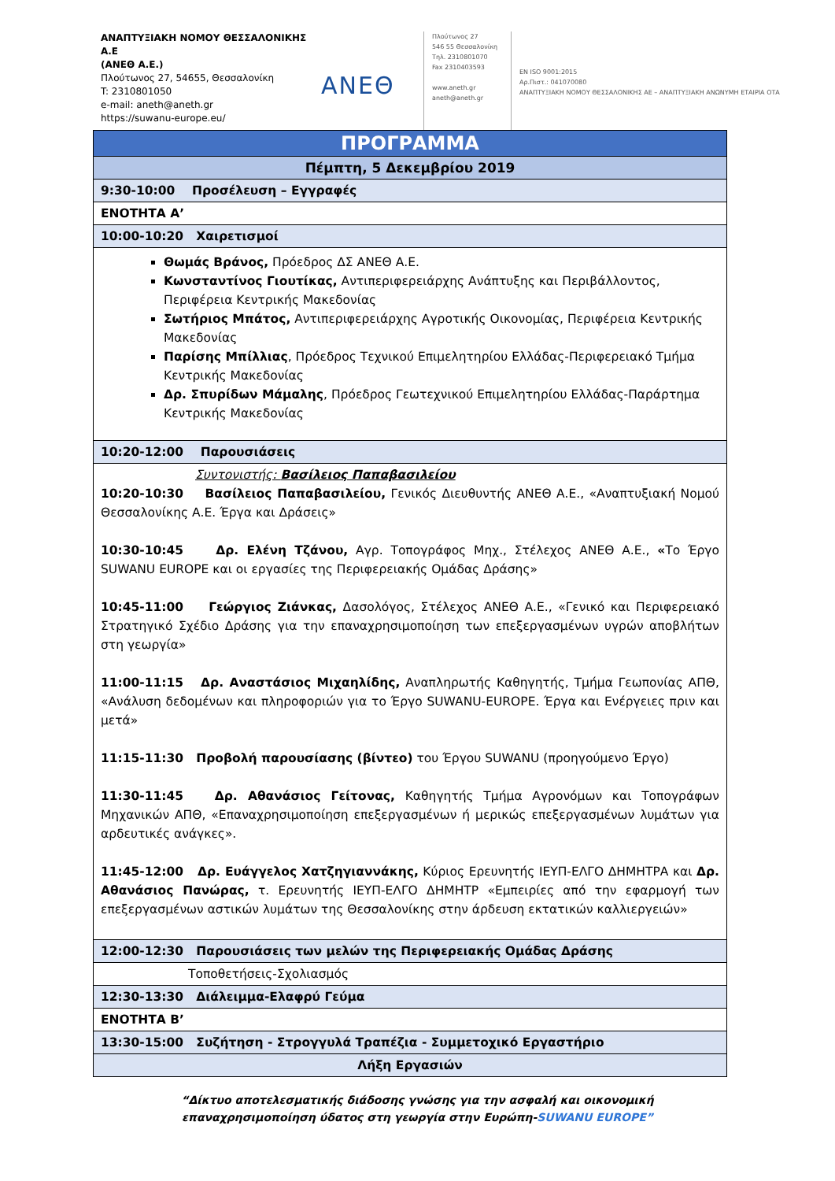ΑΝΑΠΤΥΞΙΑΚΗ ΝΟΜΟΥ ΘΕΣΣΑΛΟΝΙΚΗΣ Α.Ε
(ΑΝΕΘ Α.Ε.)
Πλούτωνος 27, 54655, Θεσσαλονίκη
T: 2310801050
e-mail: aneth@aneth.gr
https://suwanu-europe.eu/
ΑΝΕΘ
Πλούτωνος 27
546 55 Θεσσαλονίκη
Τηλ. 2310801070
Fax 2310403593
www.aneth.gr
aneth@aneth.gr
EN ISO 9001:2015
Αρ.Πιστ.: 041070080
ΑΝΑΠΤΥΞΙΑΚΗ ΝΟΜΟΥ ΘΕΣΣΑΛΟΝΙΚΗΣ ΑΕ – ΑΝΑΠΤΥΞΙΑΚΗ ΑΝΩΝΥΜΗ ΕΤΑΙΡΙΑ ΟΤΑ
| ΠΡΟΓΡΑΜΜΑ |
| Πέμπτη, 5 Δεκεμβρίου 2019 |
| 9:30-10:00 Προσέλευση – Εγγραφές |
| ΕΝΟΤΗΤΑ Α’ |
| 10:00-10:20 Χαιρετισμοί |
| Θωμάς Βράνος, Πρόεδρος ΔΣ ΑΝΕΘ Α.Ε. Κωνσταντίνος Γιουτίκας, Αντιπεριφερειάρχης Ανάπτυξης και Περιβάλλοντος, Περιφέρεια Κεντρικής Μακεδονίας Σωτήριος Μπάτος, Αντιπεριφερειάρχης Αγροτικής Οικονομίας, Περιφέρεια Κεντρικής Μακεδονίας Παρίσης Μπίλλιας , Πρόεδρος Τεχνικού Επιμελητηρίου Ελλάδας-Περιφερειακό Τμήμα Κεντρικής Μακεδονίας Δρ. Σπυρίδων Μάμαλης , Πρόεδρος Γεωτεχνικού Επιμελητηρίου Ελλάδας-Παράρτημα Κεντρικής Μακεδονίας |
| 10:20-12:00 Παρουσιάσεις |
| Συντονιστής: Βασίλειος Παπαβασιλείου 10:20-10:30 Βασίλειος Παπαβασιλείου, Γενικός Διευθυντής ΑΝΕΘ Α.Ε., «Αναπτυξιακή Νομού Θεσσαλονίκης Α.Ε. Έργα και Δράσεις» 10:30-10:45 Δρ. Ελένη Τζάνου, Αγρ. Τοπογράφος Μηχ., Στέλεχος ΑΝΕΘ Α.Ε., « Το Έργο SUWANU EUROPE και οι εργασίες της Περιφερειακής Ομάδας Δράσης» 10:45-11:00 Γεώργιος Ζιάνκας, Δασολόγος, Στέλεχος ΑΝΕΘ Α.Ε., «Γενικό και Περιφερειακό Στρατηγικό Σχέδιο Δράσης για την επαναχρησιμοποίηση των επεξεργασμένων υγρών αποβλήτων στη γεωργία» 11:00-11:15 Δρ. Αναστάσιος Μιχαηλίδης, Αναπληρωτής Καθηγητής, Τμήμα Γεωπονίας ΑΠΘ, «Ανάλυση δεδομένων και πληροφοριών για το Έργο SUWANU-EUROPE. Έργα και Ενέργειες πριν και μετά» 11:15-11:30 Προβολή παρουσίασης (βίντεο) του Έργου SUWANU (προηγούμενο Έργο) 11:30-11:45 Δρ. Αθανάσιος Γείτονας, Καθηγητής Τμήμα Αγρονόμων και Τοπογράφων Μηχανικών ΑΠΘ, «Επαναχρησιμοποίηση επεξεργασμένων ή μερικώς επεξεργασμένων λυμάτων για αρδευτικές ανάγκες». 11:45-12:00 Δρ. Ευάγγελος Χατζηγιαννάκης, Κύριος Ερευνητής ΙΕΥΠ-ΕΛΓΟ ΔΗΜΗΤΡΑ και Δρ. Αθανάσιος Πανώρας, τ. Ερευνητής ΙΕΥΠ-ΕΛΓΟ ΔΗΜΗΤΡ «Εμπειρίες από την εφαρμογή των επεξεργασμένων αστικών λυμάτων της Θεσσαλονίκης στην άρδευση εκτατικών καλλιεργειών» |
| 12:00-12:30 Παρουσιάσεις των μελών της Περιφερειακής Ομάδας Δράσης |
| Τοποθετήσεις-Σχολιασμός |
| 12:30-13:30 Διάλειμμα-Ελαφρύ Γεύμα |
| ΕΝΟΤΗΤΑ Β’ |
| 13:30-15:00 Συζήτηση - Στρογγυλά Τραπέζια - Συμμετοχικό Εργαστήριο |
| Λήξη Εργασιών |
“Δίκτυο αποτελεσματικής διάδοσης γνώσης για την ασφαλή και οικονομική
επαναχρησιμοποίηση ύδατος στη γεωργία στην Ευρώπη-SUWANU EUROPE”